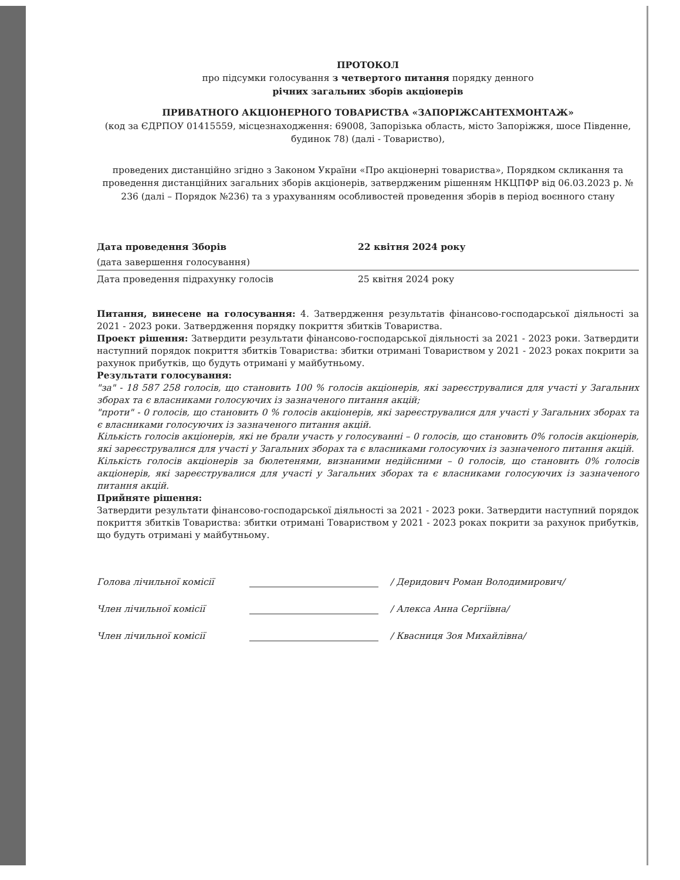ПРОТОКОЛ
про підсумки голосування з четвертого питання порядку денного
річних загальних зборів акціонерів
ПРИВАТНОГО АКЦІОНЕРНОГО ТОВАРИСТВА «ЗАПОРІЖСАНТЕХМОНТАЖ»
(код за ЄДРПОУ 01415559, місцезнаходження: 69008, Запорізька область, місто Запоріжжя, шосе Південне, будинок 78) (далі - Товариство),
проведених дистанційно згідно з Законом України «Про акціонерні товариства», Порядком скликання та проведення дистанційних загальних зборів акціонерів, затвердженим рішенням НКЦПФР від 06.03.2023 р. № 236 (далі – Порядок №236) та з урахуванням особливостей проведення зборів в період воєнного стану
Дата проведення Зборів 22 квітня 2024 року
(дата завершення голосування)
Дата проведення підрахунку голосів 25 квітня 2024 року
Питання, винесене на голосування: 4. Затвердження результатів фінансово-господарської діяльності за 2021 - 2023 роки. Затвердження порядку покриття збитків Товариства.
Проект рішення: Затвердити результати фінансово-господарської діяльності за 2021 - 2023 роки. Затвердити наступний порядок покриття збитків Товариства: збитки отримані Товариством у 2021 - 2023 роках покрити за рахунок прибутків, що будуть отримані у майбутньому.
Результати голосування:
"за" - 18 587 258 голосів, що становить 100 % голосів акціонерів, які зареєструвалися для участі у Загальних зборах та є власниками голосуючих із зазначеного питання акцій;
"проти" - 0 голосів, що становить 0 % голосів акціонерів, які зареєструвалися для участі у Загальних зборах та є власниками голосуючих із зазначеного питання акцій.
Кількість голосів акціонерів, які не брали участь у голосуванні – 0 голосів, що становить 0% голосів акціонерів, які зареєструвалися для участі у Загальних зборах та є власниками голосуючих із зазначеного питання акцій.
Кількість голосів акціонерів за бюлетенями, визнаними недійсними – 0 голосів, що становить 0% голосів акціонерів, які зареєструвалися для участі у Загальних зборах та є власниками голосуючих із зазначеного питання акцій.
Прийняте рішення:
Затвердити результати фінансово-господарської діяльності за 2021 - 2023 роки. Затвердити наступний порядок покриття збитків Товариства: збитки отримані Товариством у 2021 - 2023 роках покрити за рахунок прибутків, що будуть отримані у майбутньому.
Голова лічильної комісії / Деридович Роман Володимирович/
Член лічильної комісії / Алекса Анна Сергіївна/
Член лічильної комісії / Квасниця Зоя Михайлівна/